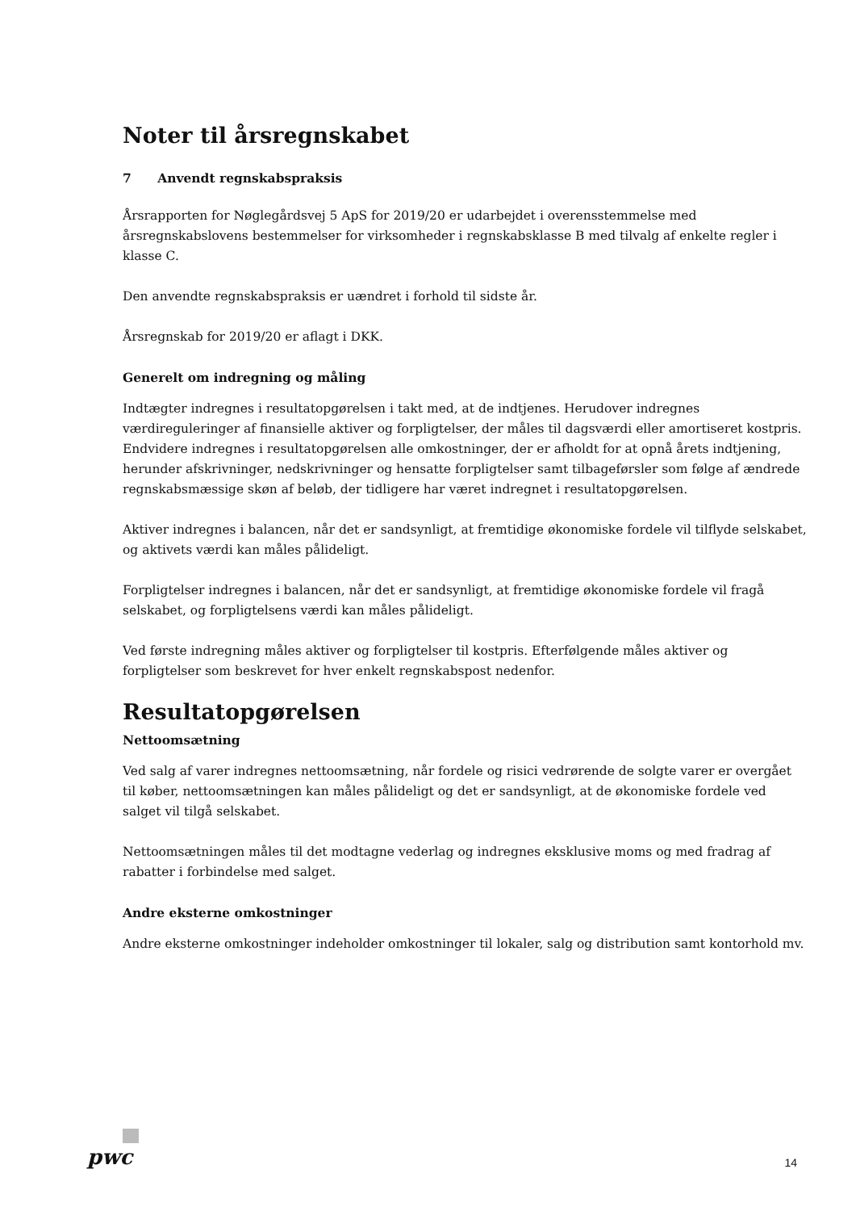Noter til årsregnskabet
7 Anvendt regnskabspraksis
Årsrapporten for Nøglegårdsvej 5 ApS for 2019/20 er udarbejdet i overensstemmelse med årsregnskabslovens bestemmelser for virksomheder i regnskabsklasse B med tilvalg af enkelte regler i klasse C.
Den anvendte regnskabspraksis er uændret i forhold til sidste år.
Årsregnskab for 2019/20 er aflagt i DKK.
Generelt om indregning og måling
Indtægter indregnes i resultatopgørelsen i takt med, at de indtjenes. Herudover indregnes værdireguleringer af finansielle aktiver og forpligtelser, der måles til dagsværdi eller amortiseret kostpris. Endvidere indregnes i resultatopgørelsen alle omkostninger, der er afholdt for at opnå årets indtjening, herunder afskrivninger, nedskrivninger og hensatte forpligtelser samt tilbageførsler som følge af ændrede regnskabsmæssige skøn af beløb, der tidligere har været indregnet i resultatopgørelsen.
Aktiver indregnes i balancen, når det er sandsynligt, at fremtidige økonomiske fordele vil tilflyde selskabet, og aktivets værdi kan måles pålideligt.
Forpligtelser indregnes i balancen, når det er sandsynligt, at fremtidige økonomiske fordele vil fragå selskabet, og forpligtelsens værdi kan måles pålideligt.
Ved første indregning måles aktiver og forpligtelser til kostpris. Efterfølgende måles aktiver og forpligtelser som beskrevet for hver enkelt regnskabspost nedenfor.
Resultatopgørelsen
Nettoomsætning
Ved salg af varer indregnes nettoomsætning, når fordele og risici vedrørende de solgte varer er overgået til køber, nettoomsætningen kan måles pålideligt og det er sandsynligt, at de økonomiske fordele ved salget vil tilgå selskabet.
Nettoomsætningen måles til det modtagne vederlag og indregnes eksklusive moms og med fradrag af rabatter i forbindelse med salget.
Andre eksterne omkostninger
Andre eksterne omkostninger indeholder omkostninger til lokaler, salg og distribution samt kontorhold mv.
pwc 14